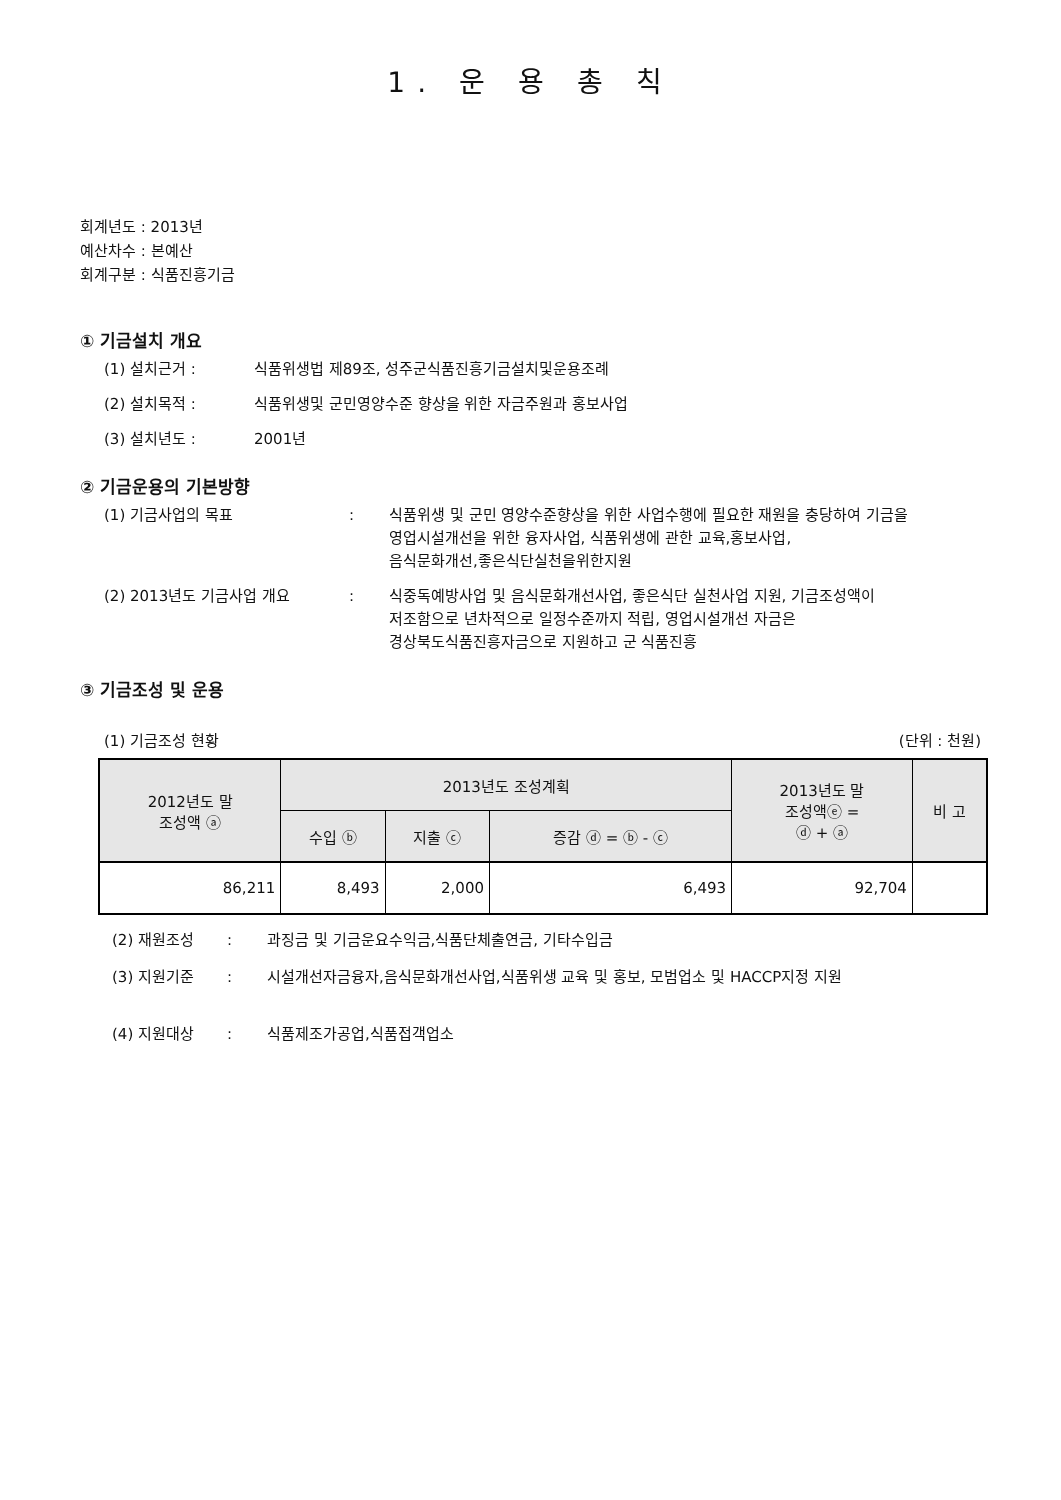1. 운 용 총 칙
회계년도 : 2013년
예산차수 : 본예산
회계구분 : 식품진흥기금
① 기금설치 개요
(1) 설치근거 : 식품위생법 제89조, 성주군식품진흥기금설치및운용조례
(2) 설치목적 : 식품위생및 군민영양수준 향상을 위한 자금주원과 홍보사업
(3) 설치년도 : 2001년
② 기금운용의 기본방향
(1) 기금사업의 목표: 식품위생 및 군민 영양수준향상을 위한 사업수행에 필요한 재원을 충당하여 기금을
영업시설개선을 위한 융자사업, 식품위생에 관한 교육,홍보사업,
음식문화개선,좋은식단실천을위한지원
(2) 2013년도 기금사업 개요: 식중독예방사업 및 음식문화개선사업, 좋은식단 실천사업 지원, 기금조성액이
저조함으로 년차적으로 일정수준까지 적립, 영업시설개선 자금은
경상북도식품진흥자금으로 지원하고 군 식품진흥
③ 기금조성 및 운용
(1) 기금조성 현황 (단위 : 천원)
| 2012년도 말 조성액 ⓐ | 2013년도 조성계획 | | | 2013년도 말 조성액ⓔ = ⓓ + ⓐ | 비 고 |
| --- | --- | --- | --- | --- | --- |
| | 수입 ⓑ | 지출 ⓒ | 증감 ⓓ = ⓑ - ⓒ | | |
| 86,211 | 8,493 | 2,000 | 6,493 | 92,704 | |
(2) 재원조성: 과징금 및 기금운요수익금,식품단체출연금, 기타수입금
(3) 지원기준: 시설개선자금융자,음식문화개선사업,식품위생 교육 및 홍보, 모범업소 및 HACCP지정 지원
(4) 지원대상: 식품제조가공업,식품접객업소